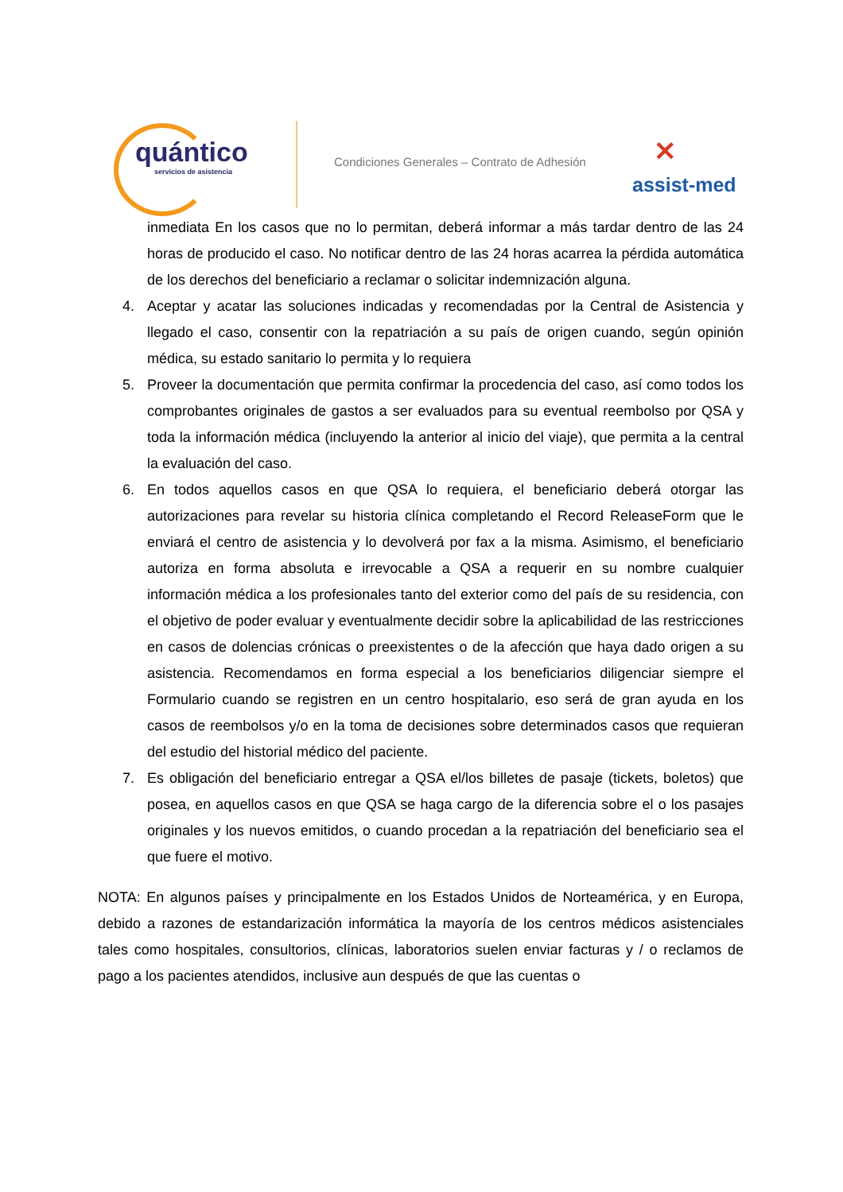quántico
servicios de asistencia
Condiciones Generales – Contrato de Adhesión
✕
assist-med
inmediata En los casos que no lo permitan, deberá informar a más tardar dentro de las 24 horas de producido el caso. No notificar dentro de las 24 horas acarrea la pérdida automática de los derechos del beneficiario a reclamar o solicitar indemnización alguna.
4. Aceptar y acatar las soluciones indicadas y recomendadas por la Central de Asistencia y llegado el caso, consentir con la repatriación a su país de origen cuando, según opinión médica, su estado sanitario lo permita y lo requiera
5. Proveer la documentación que permita confirmar la procedencia del caso, así como todos los comprobantes originales de gastos a ser evaluados para su eventual reembolso por QSA y toda la información médica (incluyendo la anterior al inicio del viaje), que permita a la central la evaluación del caso.
6. En todos aquellos casos en que QSA lo requiera, el beneficiario deberá otorgar las autorizaciones para revelar su historia clínica completando el Record ReleaseForm que le enviará el centro de asistencia y lo devolverá por fax a la misma. Asimismo, el beneficiario autoriza en forma absoluta e irrevocable a QSA a requerir en su nombre cualquier información médica a los profesionales tanto del exterior como del país de su residencia, con el objetivo de poder evaluar y eventualmente decidir sobre la aplicabilidad de las restricciones en casos de dolencias crónicas o preexistentes o de la afección que haya dado origen a su asistencia. Recomendamos en forma especial a los beneficiarios diligenciar siempre el Formulario cuando se registren en un centro hospitalario, eso será de gran ayuda en los casos de reembolsos y/o en la toma de decisiones sobre determinados casos que requieran del estudio del historial médico del paciente.
7. Es obligación del beneficiario entregar a QSA el/los billetes de pasaje (tickets, boletos) que posea, en aquellos casos en que QSA se haga cargo de la diferencia sobre el o los pasajes originales y los nuevos emitidos, o cuando procedan a la repatriación del beneficiario sea el que fuere el motivo.
NOTA: En algunos países y principalmente en los Estados Unidos de Norteamérica, y en Europa, debido a razones de estandarización informática la mayoría de los centros médicos asistenciales tales como hospitales, consultorios, clínicas, laboratorios suelen enviar facturas y / o reclamos de pago a los pacientes atendidos, inclusive aun después de que las cuentas o